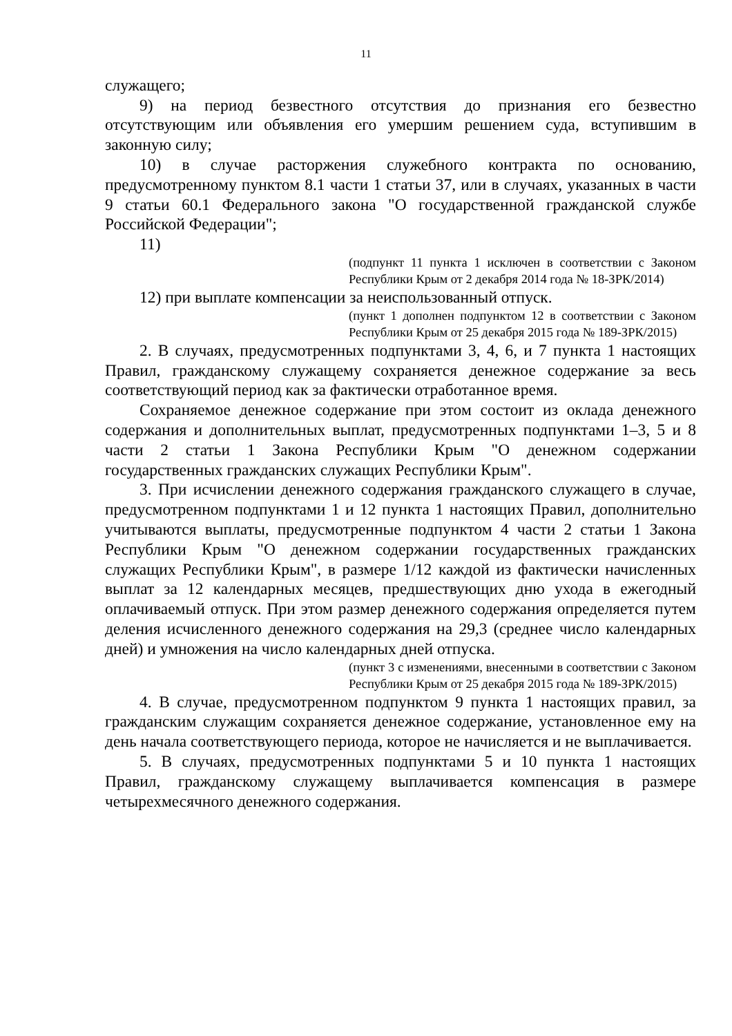11
служащего;
9) на период безвестного отсутствия до признания его безвестно отсутствующим или объявления его умершим решением суда, вступившим в законную силу;
10) в случае расторжения служебного контракта по основанию, предусмотренному пунктом 8.1 части 1 статьи 37, или в случаях, указанных в части 9 статьи 60.1 Федерального закона "О государственной гражданской службе Российской Федерации";
11)
(подпункт 11 пункта 1 исключен в соответствии с Законом Республики Крым от 2 декабря 2014 года № 18-ЗРК/2014)
12) при выплате компенсации за неиспользованный отпуск.
(пункт 1 дополнен подпунктом 12 в соответствии с Законом Республики Крым от 25 декабря 2015 года № 189-ЗРК/2015)
2. В случаях, предусмотренных подпунктами 3, 4, 6, и 7 пункта 1 настоящих Правил, гражданскому служащему сохраняется денежное содержание за весь соответствующий период как за фактически отработанное время.
Сохраняемое денежное содержание при этом состоит из оклада денежного содержания и дополнительных выплат, предусмотренных подпунктами 1–3, 5 и 8 части 2 статьи 1 Закона Республики Крым "О денежном содержании государственных гражданских служащих Республики Крым".
3. При исчислении денежного содержания гражданского служащего в случае, предусмотренном подпунктами 1 и 12 пункта 1 настоящих Правил, дополнительно учитываются выплаты, предусмотренные подпунктом 4 части 2 статьи 1 Закона Республики Крым "О денежном содержании государственных гражданских служащих Республики Крым", в размере 1/12 каждой из фактически начисленных выплат за 12 календарных месяцев, предшествующих дню ухода в ежегодный оплачиваемый отпуск. При этом размер денежного содержания определяется путем деления исчисленного денежного содержания на 29,3 (среднее число календарных дней) и умножения на число календарных дней отпуска.
(пункт 3 с изменениями, внесенными в соответствии с Законом Республики Крым от 25 декабря 2015 года № 189-ЗРК/2015)
4. В случае, предусмотренном подпунктом 9 пункта 1 настоящих правил, за гражданским служащим сохраняется денежное содержание, установленное ему на день начала соответствующего периода, которое не начисляется и не выплачивается.
5. В случаях, предусмотренных подпунктами 5 и 10 пункта 1 настоящих Правил, гражданскому служащему выплачивается компенсация в размере четырехмесячного денежного содержания.